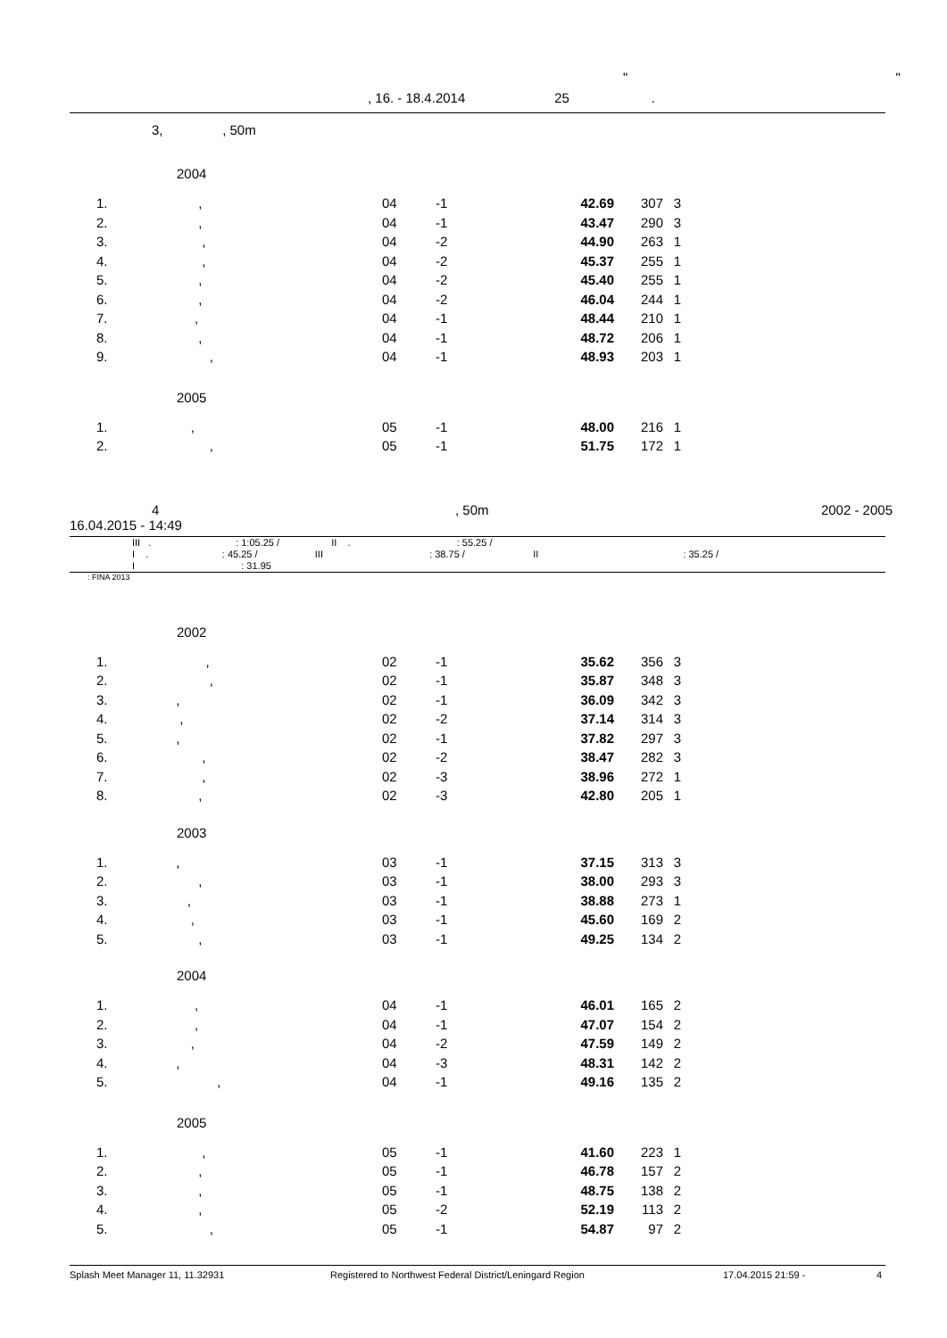" "
, 16. - 18.4.2014 25 .
3, , 50m
2004
| 1. | , | 04 | -1 | 42.69 | 307 | 3 |
| 2. | , | 04 | -1 | 43.47 | 290 | 3 |
| 3. | , | 04 | -2 | 44.90 | 263 | 1 |
| 4. | , | 04 | -2 | 45.37 | 255 | 1 |
| 5. | , | 04 | -2 | 45.40 | 255 | 1 |
| 6. | , | 04 | -2 | 46.04 | 244 | 1 |
| 7. | , | 04 | -1 | 48.44 | 210 | 1 |
| 8. | , | 04 | -1 | 48.72 | 206 | 1 |
| 9. | , | 04 | -1 | 48.93 | 203 | 1 |
2005
| 1. | , | 05 | -1 | 48.00 | 216 | 1 |
| 2. | , | 05 | -1 | 51.75 | 172 | 1 |
4, 50m 2002 - 2005
16.04.2015 - 14:49
III . : 1:05.25 / II . : 55.25 /
I . : 45.25 / III : 38.75 / II : 35.25 /
I : 31.95
: FINA 2013
2002
| 1. | , | 02 | -1 | 35.62 | 356 | 3 |
| 2. | , | 02 | -1 | 35.87 | 348 | 3 |
| 3. | , | 02 | -1 | 36.09 | 342 | 3 |
| 4. | , | 02 | -2 | 37.14 | 314 | 3 |
| 5. | , | 02 | -1 | 37.82 | 297 | 3 |
| 6. | , | 02 | -2 | 38.47 | 282 | 3 |
| 7. | , | 02 | -3 | 38.96 | 272 | 1 |
| 8. | , | 02 | -3 | 42.80 | 205 | 1 |
2003
| 1. | , | 03 | -1 | 37.15 | 313 | 3 |
| 2. | , | 03 | -1 | 38.00 | 293 | 3 |
| 3. | , | 03 | -1 | 38.88 | 273 | 1 |
| 4. | , | 03 | -1 | 45.60 | 169 | 2 |
| 5. | , | 03 | -1 | 49.25 | 134 | 2 |
2004
| 1. | , | 04 | -1 | 46.01 | 165 | 2 |
| 2. | , | 04 | -1 | 47.07 | 154 | 2 |
| 3. | , | 04 | -2 | 47.59 | 149 | 2 |
| 4. | , | 04 | -3 | 48.31 | 142 | 2 |
| 5. | , | 04 | -1 | 49.16 | 135 | 2 |
2005
| 1. | , | 05 | -1 | 41.60 | 223 | 1 |
| 2. | , | 05 | -1 | 46.78 | 157 | 2 |
| 3. | , | 05 | -1 | 48.75 | 138 | 2 |
| 4. | , | 05 | -2 | 52.19 | 113 | 2 |
| 5. | , | 05 | -1 | 54.87 | 97 | 2 |
Splash Meet Manager 11, 11.32931 Registered to Northwest Federal District/Leningard Region 17.04.2015 21:59 - 4